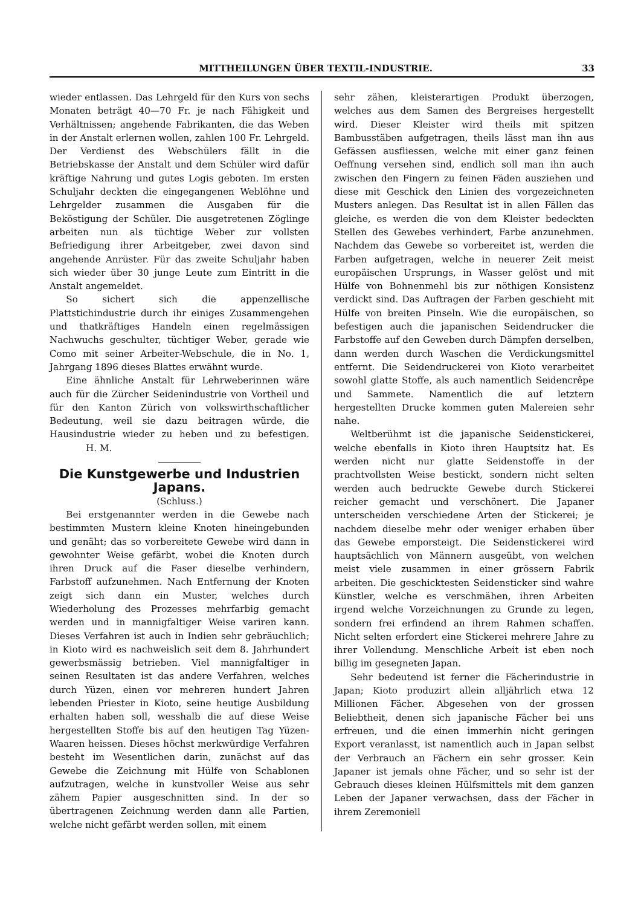MITTHEILUNGEN ÜBER TEXTIL-INDUSTRIE. 33
wieder entlassen. Das Lehrgeld für den Kurs von sechs Monaten beträgt 40—70 Fr. je nach Fähigkeit und Verhältnissen; angehende Fabrikanten, die das Weben in der Anstalt erlernen wollen, zahlen 100 Fr. Lehrgeld. Der Verdienst des Webschülers fällt in die Betriebskasse der Anstalt und dem Schüler wird dafür kräftige Nahrung und gutes Logis geboten. Im ersten Schuljahr deckten die eingegangenen Weblöhne und Lehrgelder zusammen die Ausgaben für die Beköstigung der Schüler. Die ausgetretenen Zöglinge arbeiten nun als tüchtige Weber zur vollsten Befriedigung ihrer Arbeitgeber, zwei davon sind angehende Anrüster. Für das zweite Schuljahr haben sich wieder über 30 junge Leute zum Eintritt in die Anstalt angemeldet.
So sichert sich die appenzellische Plattstichindustrie durch ihr einiges Zusammengehen und thatkräftiges Handeln einen regelmässigen Nachwuchs geschulter, tüchtiger Weber, gerade wie Como mit seiner Arbeiter-Webschule, die in No. 1, Jahrgang 1896 dieses Blattes erwähnt wurde.
Eine ähnliche Anstalt für Lehrweberinnen wäre auch für die Zürcher Seidenindustrie von Vortheil und für den Kanton Zürich von volkswirthschaftlicher Bedeutung, weil sie dazu beitragen würde, die Hausindustrie wieder zu heben und zu befestigen. H. M.
Die Kunstgewerbe und Industrien Japans.
(Schluss.)
Bei erstgenannter werden in die Gewebe nach bestimmten Mustern kleine Knoten hineingebunden und genäht; das so vorbereitete Gewebe wird dann in gewohnter Weise gefärbt, wobei die Knoten durch ihren Druck auf die Faser dieselbe verhindern, Farbstoff aufzunehmen. Nach Entfernung der Knoten zeigt sich dann ein Muster, welches durch Wiederholung des Prozesses mehrfarbig gemacht werden und in mannigfaltiger Weise variren kann. Dieses Verfahren ist auch in Indien sehr gebräuchlich; in Kioto wird es nachweislich seit dem 8. Jahrhundert gewerbsmässig betrieben. Viel mannigfaltiger in seinen Resultaten ist das andere Verfahren, welches durch Yüzen, einen vor mehreren hundert Jahren lebenden Priester in Kioto, seine heutige Ausbildung erhalten haben soll, wesshalb die auf diese Weise hergestellten Stoffe bis auf den heutigen Tag Yüzen-Waaren heissen. Dieses höchst merkwürdige Verfahren besteht im Wesentlichen darin, zunächst auf das Gewebe die Zeichnung mit Hülfe von Schablonen aufzutragen, welche in kunstvoller Weise aus sehr zähem Papier ausgeschnitten sind. In der so übertragenen Zeichnung werden dann alle Partien, welche nicht gefärbt werden sollen, mit einem
sehr zähen, kleisterartigen Produkt überzogen, welches aus dem Samen des Bergreises hergestellt wird. Dieser Kleister wird theils mit spitzen Bambusstäben aufgetragen, theils lässt man ihn aus Gefässen ausfliessen, welche mit einer ganz feinen Oeffnung versehen sind, endlich soll man ihn auch zwischen den Fingern zu feinen Fäden ausziehen und diese mit Geschick den Linien des vorgezeichneten Musters anlegen. Das Resultat ist in allen Fällen das gleiche, es werden die von dem Kleister bedeckten Stellen des Gewebes verhindert, Farbe anzunehmen. Nachdem das Gewebe so vorbereitet ist, werden die Farben aufgetragen, welche in neuerer Zeit meist europäischen Ursprungs, in Wasser gelöst und mit Hülfe von Bohnenmehl bis zur nöthigen Konsistenz verdickt sind. Das Auftragen der Farben geschieht mit Hülfe von breiten Pinseln. Wie die europäischen, so befestigen auch die japanischen Seidendrucker die Farbstoffe auf den Geweben durch Dämpfen derselben, dann werden durch Waschen die Verdickungsmittel entfernt. Die Seidendruckerei von Kioto verarbeitet sowohl glatte Stoffe, als auch namentlich Seidencrêpe und Sammete. Namentlich die auf letztern hergestellten Drucke kommen guten Malereien sehr nahe.
Weltberühmt ist die japanische Seidenstickerei, welche ebenfalls in Kioto ihren Hauptsitz hat. Es werden nicht nur glatte Seidenstoffe in der prachtvollsten Weise bestickt, sondern nicht selten werden auch bedruckte Gewebe durch Stickerei reicher gemacht und verschönert. Die Japaner unterscheiden verschiedene Arten der Stickerei; je nachdem dieselbe mehr oder weniger erhaben über das Gewebe emporsteigt. Die Seidenstickerei wird hauptsächlich von Männern ausgeübt, von welchen meist viele zusammen in einer grössern Fabrik arbeiten. Die geschicktesten Seidensticker sind wahre Künstler, welche es verschmähen, ihren Arbeiten irgend welche Vorzeichnungen zu Grunde zu legen, sondern frei erfindend an ihrem Rahmen schaffen. Nicht selten erfordert eine Stickerei mehrere Jahre zu ihrer Vollendung. Menschliche Arbeit ist eben noch billig im gesegneten Japan.
Sehr bedeutend ist ferner die Fächerindustrie in Japan; Kioto produzirt allein alljährlich etwa 12 Millionen Fächer. Abgesehen von der grossen Beliebtheit, denen sich japanische Fächer bei uns erfreuen, und die einen immerhin nicht geringen Export veranlasst, ist namentlich auch in Japan selbst der Verbrauch an Fächern ein sehr grosser. Kein Japaner ist jemals ohne Fächer, und so sehr ist der Gebrauch dieses kleinen Hülfsmittels mit dem ganzen Leben der Japaner verwachsen, dass der Fächer in ihrem Zeremoniell